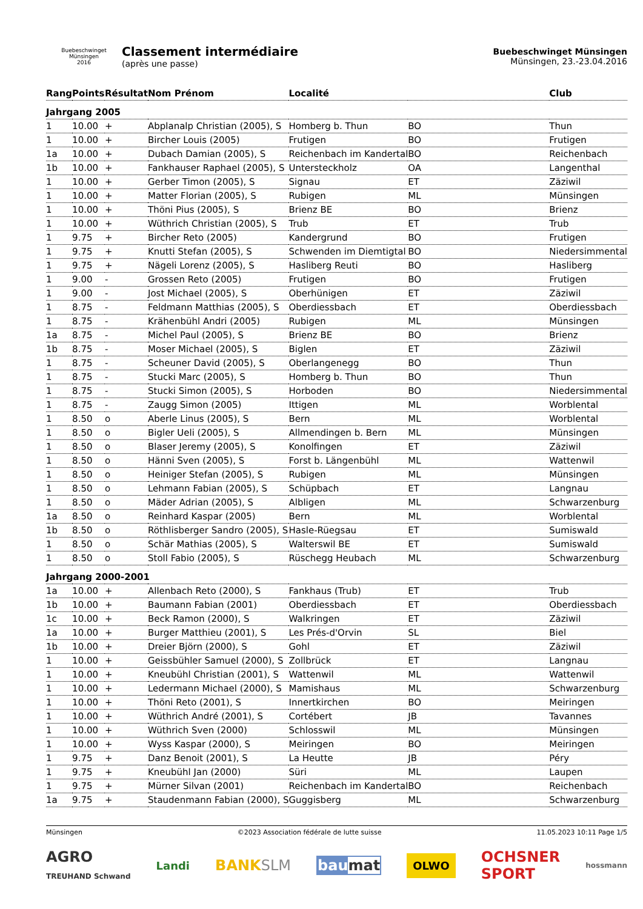Buebeschwinget Münsingen
2016
Classement intermédiaire
(après une passe)
Buebeschwinget Münsingen
Münsingen, 23.-23.04.2016
| Rang | Points | Résultat | Nom Prénom | Localité | | Club |
| --- | --- | --- | --- | --- | --- | --- |
| Jahrgang 2005 | | | | | | |
| 1 | 10.00 | + | Abplanalp Christian (2005), S | Homberg b. Thun | BO | Thun |
| 1 | 10.00 | + | Bircher Louis (2005) | Frutigen | BO | Frutigen |
| 1a | 10.00 | + | Dubach Damian (2005), S | Reichenbach im Kandertal | BO | Reichenbach |
| 1b | 10.00 | + | Fankhauser Raphael (2005), S | Untersteckholz | OA | Langenthal |
| 1 | 10.00 | + | Gerber Timon (2005), S | Signau | ET | Zäziwil |
| 1 | 10.00 | + | Matter Florian (2005), S | Rubigen | ML | Münsingen |
| 1 | 10.00 | + | Thöni Pius (2005), S | Brienz BE | BO | Brienz |
| 1 | 10.00 | + | Wüthrich Christian (2005), S | Trub | ET | Trub |
| 1 | 9.75 | + | Bircher Reto (2005) | Kandergrund | BO | Frutigen |
| 1 | 9.75 | + | Knutti Stefan (2005), S | Schwenden im Diemtigtal | BO | Niedersimmental |
| 1 | 9.75 | + | Nägeli Lorenz (2005), S | Hasliberg Reuti | BO | Hasliberg |
| 1 | 9.00 | - | Grossen Reto (2005) | Frutigen | BO | Frutigen |
| 1 | 9.00 | - | Jost Michael (2005), S | Oberhünigen | ET | Zäziwil |
| 1 | 8.75 | - | Feldmann Matthias (2005), S | Oberdiessbach | ET | Oberdiessbach |
| 1 | 8.75 | - | Krähenbühl Andri (2005) | Rubigen | ML | Münsingen |
| 1a | 8.75 | - | Michel Paul (2005), S | Brienz BE | BO | Brienz |
| 1b | 8.75 | - | Moser Michael (2005), S | Biglen | ET | Zäziwil |
| 1 | 8.75 | - | Scheuner David (2005), S | Oberlangenegg | BO | Thun |
| 1 | 8.75 | - | Stucki Marc (2005), S | Homberg b. Thun | BO | Thun |
| 1 | 8.75 | - | Stucki Simon (2005), S | Horboden | BO | Niedersimmental |
| 1 | 8.75 | - | Zaugg Simon (2005) | Ittigen | ML | Worblental |
| 1 | 8.50 | o | Aberle Linus (2005), S | Bern | ML | Worblental |
| 1 | 8.50 | o | Bigler Ueli (2005), S | Allmendingen b. Bern | ML | Münsingen |
| 1 | 8.50 | o | Blaser Jeremy (2005), S | Konolfingen | ET | Zäziwil |
| 1 | 8.50 | o | Hänni Sven (2005), S | Forst b. Längenbühl | ML | Wattenwil |
| 1 | 8.50 | o | Heiniger Stefan (2005), S | Rubigen | ML | Münsingen |
| 1 | 8.50 | o | Lehmann Fabian (2005), S | Schüpbach | ET | Langnau |
| 1 | 8.50 | o | Mäder Adrian (2005), S | Albligen | ML | Schwarzenburg |
| 1a | 8.50 | o | Reinhard Kaspar (2005) | Bern | ML | Worblental |
| 1b | 8.50 | o | Röthlisberger Sandro (2005), S | Hasle-Rüegsau | ET | Sumiswald |
| 1 | 8.50 | o | Schär Mathias (2005), S | Walterswil BE | ET | Sumiswald |
| 1 | 8.50 | o | Stoll Fabio (2005), S | Rüschegg Heubach | ML | Schwarzenburg |
| Jahrgang 2000-2001 | | | | | | |
| 1a | 10.00 | + | Allenbach Reto (2000), S | Fankhaus (Trub) | ET | Trub |
| 1b | 10.00 | + | Baumann Fabian (2001) | Oberdiessbach | ET | Oberdiessbach |
| 1c | 10.00 | + | Beck Ramon (2000), S | Walkringen | ET | Zäziwil |
| 1a | 10.00 | + | Burger Matthieu (2001), S | Les Prés-d'Orvin | SL | Biel |
| 1b | 10.00 | + | Dreier Björn (2000), S | Gohl | ET | Zäziwil |
| 1 | 10.00 | + | Geissbühler Samuel (2000), S | Zollbrück | ET | Langnau |
| 1 | 10.00 | + | Kneubühl Christian (2001), S | Wattenwil | ML | Wattenwil |
| 1 | 10.00 | + | Ledermann Michael (2000), S | Mamishaus | ML | Schwarzenburg |
| 1 | 10.00 | + | Thöni Reto (2001), S | Innertkirchen | BO | Meiringen |
| 1 | 10.00 | + | Wüthrich André (2001), S | Cortébert | JB | Tavannes |
| 1 | 10.00 | + | Wüthrich Sven (2000) | Schlosswil | ML | Münsingen |
| 1 | 10.00 | + | Wyss Kaspar (2000), S | Meiringen | BO | Meiringen |
| 1 | 9.75 | + | Danz Benoit (2001), S | La Heutte | JB | Péry |
| 1 | 9.75 | + | Kneubühl Jan (2000) | Süri | ML | Laupen |
| 1 | 9.75 | + | Mürner Silvan (2001) | Reichenbach im Kandertal | BO | Reichenbach |
| 1a | 9.75 | + | Staudenmann Fabian (2000), S | Guggisberg | ML | Schwarzenburg |
Münsingen ©2023 Association fédérale de lutte suisse 11.05.2023 10:11 Page 1/5
AGRO
TREUHAND Schwand Landi BANKSLM baumat OLWO OCHSNER
SPORT hossmann